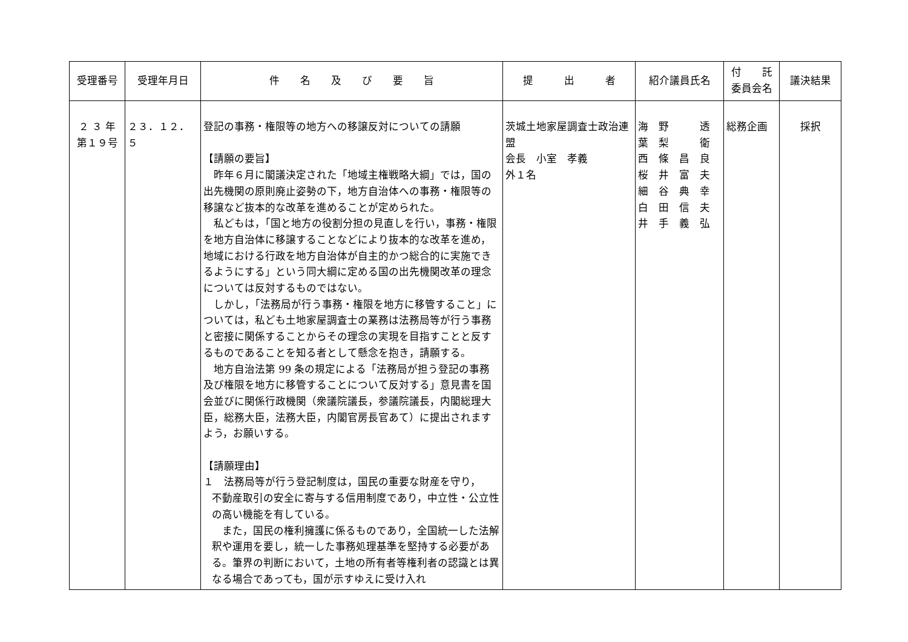| 受理番号 | 受理年月日 | 件 名 及 び 要 旨 | 提 出 者 | 紹介議員氏名 | 付 託 委員会名 | 議決結果 |
| --- | --- | --- | --- | --- | --- | --- |
| ２ ３ 年 第１９号 | ２３．１２．５ | 登記の事務・権限等の地方への移譲反対についての請願 【請願の要旨】 昨年６月に閣議決定された「地域主権戦略大綱」では，国の出先機関の原則廃止姿勢の下，地方自治体への事務・権限等の移譲など抜本的な改革を進めることが定められた。 私どもは，「国と地方の役割分担の見直しを行い，事務・権限を地方自治体に移譲することなどにより抜本的な改革を進め，地域における行政を地方自治体が自主的かつ総合的に実施できるようにする」という同大綱に定める国の出先機関改革の理念については反対するものではない。 しかし，「法務局が行う事務・権限を地方に移管すること」については，私ども土地家屋調査士の業務は法務局等が行う事務と密接に関係することからその理念の実現を目指すことと反するものであることを知る者として懸念を抱き，請願する。 地方自治法第 99 条の規定による「法務局が担う登記の事務及び権限を地方に移管することについて反対する」意見書を国会並びに関係行政機関（衆議院議長，参議院議長，内閣総理大臣，総務大臣，法務大臣，内閣官房長官あて）に提出されますよう，お願いする。 【請願理由】 １ 法務局等が行う登記制度は，国民の重要な財産を守り， 不動産取引の安全に寄与する信用制度であり，中立性・公立性の高い機能を有している。 また，国民の権利擁護に係るものであり，全国統一した法解釈や運用を要し，統一した事務処理基準を堅持する必要がある。筆界の判断において，土地の所有者等権利者の認識とは異なる場合であっても，国が示すゆえに受け入れ | 茨城土地家屋調査士政治連盟 会長 小室 孝義 外１名 | 海 野 透 葉 梨 衛 西 條 昌 良 桜 井 富 夫 細 谷 典 幸 白 田 信 夫 井 手 義 弘 | 総務企画 | 採択 |